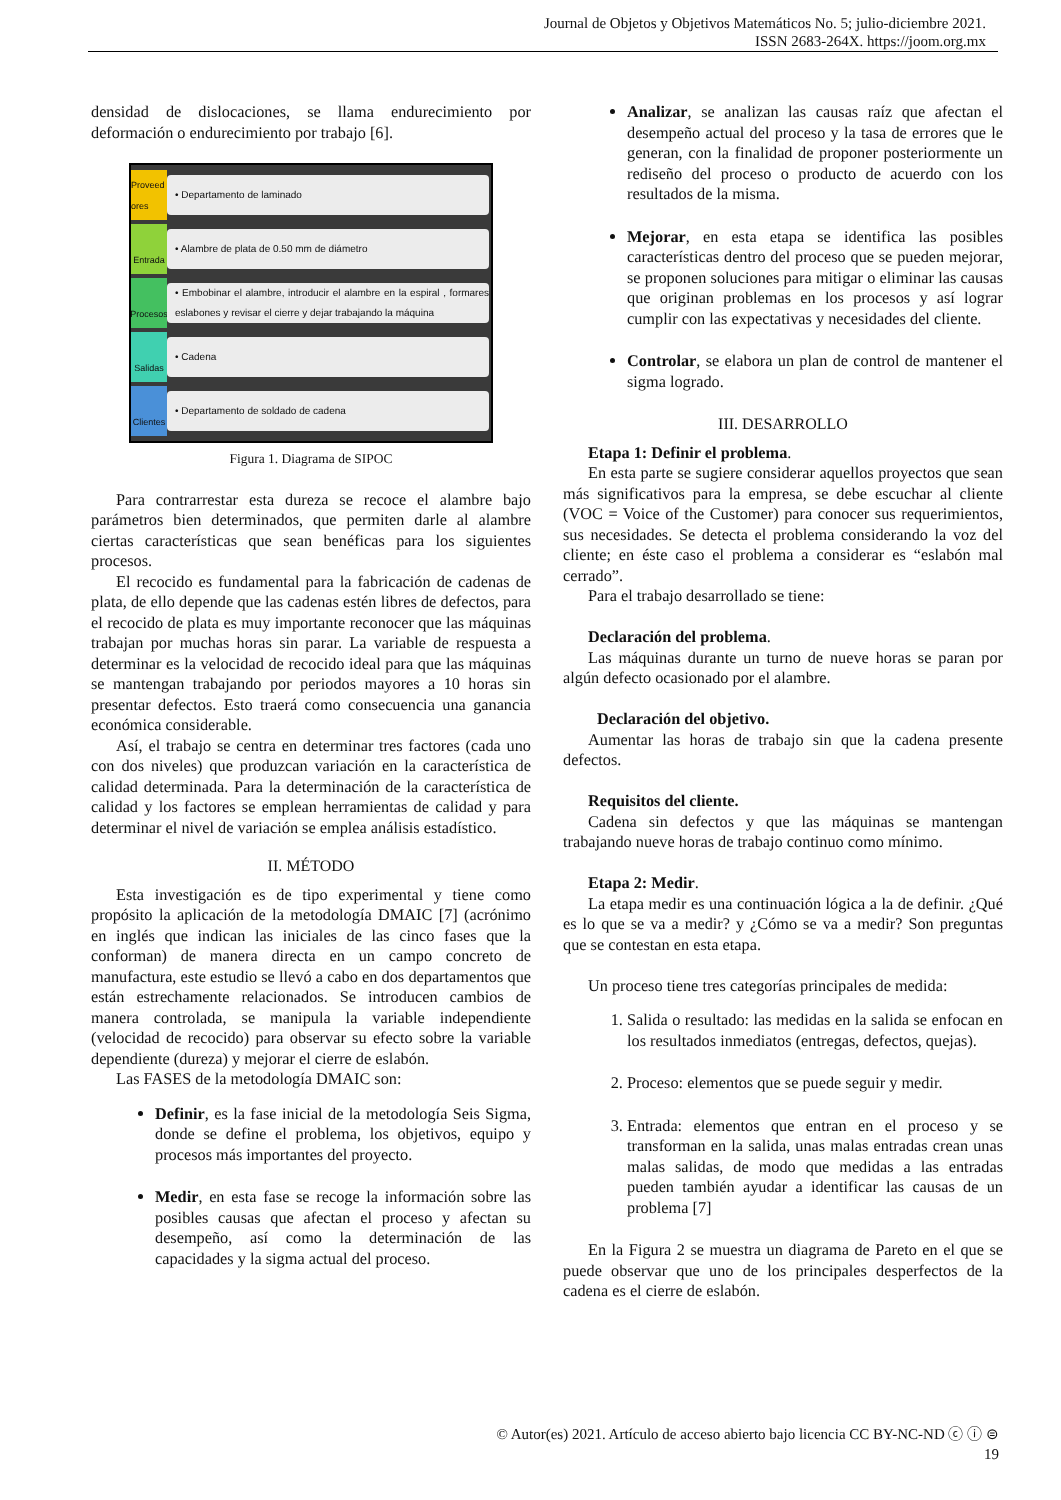Journal de Objetos y Objetivos Matemáticos No. 5; julio-diciembre 2021.
ISSN 2683-264X. https://joom.org.mx
densidad de dislocaciones, se llama endurecimiento por deformación o endurecimiento por trabajo [6].
Proveed ores
• Departamento de laminado
Entrada
• Alambre de plata de 0.50 mm de diámetro
Procesos
• Embobinar el alambre, introducir el alambre en la espiral , formares eslabones y revisar el cierre y dejar trabajando la máquina
Salidas
• Cadena
Clientes
• Departamento de soldado de cadena
Figura 1. Diagrama de SIPOC
Para contrarrestar esta dureza se recoce el alambre bajo parámetros bien determinados, que permiten darle al alambre ciertas características que sean benéficas para los siguientes procesos.
El recocido es fundamental para la fabricación de cadenas de plata, de ello depende que las cadenas estén libres de defectos, para el recocido de plata es muy importante reconocer que las máquinas trabajan por muchas horas sin parar. La variable de respuesta a determinar es la velocidad de recocido ideal para que las máquinas se mantengan trabajando por periodos mayores a 10 horas sin presentar defectos. Esto traerá como consecuencia una ganancia económica considerable.
Así, el trabajo se centra en determinar tres factores (cada uno con dos niveles) que produzcan variación en la característica de calidad determinada. Para la determinación de la característica de calidad y los factores se emplean herramientas de calidad y para determinar el nivel de variación se emplea análisis estadístico.
II. MÉTODO
Esta investigación es de tipo experimental y tiene como propósito la aplicación de la metodología DMAIC [7] (acrónimo en inglés que indican las iniciales de las cinco fases que la conforman) de manera directa en un campo concreto de manufactura, este estudio se llevó a cabo en dos departamentos que están estrechamente relacionados. Se introducen cambios de manera controlada, se manipula la variable independiente (velocidad de recocido) para observar su efecto sobre la variable dependiente (dureza) y mejorar el cierre de eslabón.
Las FASES de la metodología DMAIC son:
Definir, es la fase inicial de la metodología Seis Sigma, donde se define el problema, los objetivos, equipo y procesos más importantes del proyecto.
Medir, en esta fase se recoge la información sobre las posibles causas que afectan el proceso y afectan su desempeño, así como la determinación de las capacidades y la sigma actual del proceso.
Analizar, se analizan las causas raíz que afectan el desempeño actual del proceso y la tasa de errores que le generan, con la finalidad de proponer posteriormente un rediseño del proceso o producto de acuerdo con los resultados de la misma.
Mejorar, en esta etapa se identifica las posibles características dentro del proceso que se pueden mejorar, se proponen soluciones para mitigar o eliminar las causas que originan problemas en los procesos y así lograr cumplir con las expectativas y necesidades del cliente.
Controlar, se elabora un plan de control de mantener el sigma logrado.
III. DESARROLLO
Etapa 1: Definir el problema.
En esta parte se sugiere considerar aquellos proyectos que sean más significativos para la empresa, se debe escuchar al cliente (VOC = Voice of the Customer) para conocer sus requerimientos, sus necesidades. Se detecta el problema considerando la voz del cliente; en éste caso el problema a considerar es “eslabón mal cerrado”.
Para el trabajo desarrollado se tiene:
Declaración del problema.
Las máquinas durante un turno de nueve horas se paran por algún defecto ocasionado por el alambre.
Declaración del objetivo.
Aumentar las horas de trabajo sin que la cadena presente defectos.
Requisitos del cliente.
Cadena sin defectos y que las máquinas se mantengan trabajando nueve horas de trabajo continuo como mínimo.
Etapa 2: Medir.
La etapa medir es una continuación lógica a la de definir. ¿Qué es lo que se va a medir? y ¿Cómo se va a medir? Son preguntas que se contestan en esta etapa.
Un proceso tiene tres categorías principales de medida:
1. Salida o resultado: las medidas en la salida se enfocan en los resultados inmediatos (entregas, defectos, quejas).
2. Proceso: elementos que se puede seguir y medir.
3. Entrada: elementos que entran en el proceso y se transforman en la salida, unas malas entradas crean unas malas salidas, de modo que medidas a las entradas pueden también ayudar a identificar las causas de un problema [7]
En la Figura 2 se muestra un diagrama de Pareto en el que se puede observar que uno de los principales desperfectos de la cadena es el cierre de eslabón.
© Autor(es) 2021. Artículo de acceso abierto bajo licencia CC BY-NC-ND ⓒ ⓘ ⊜
19